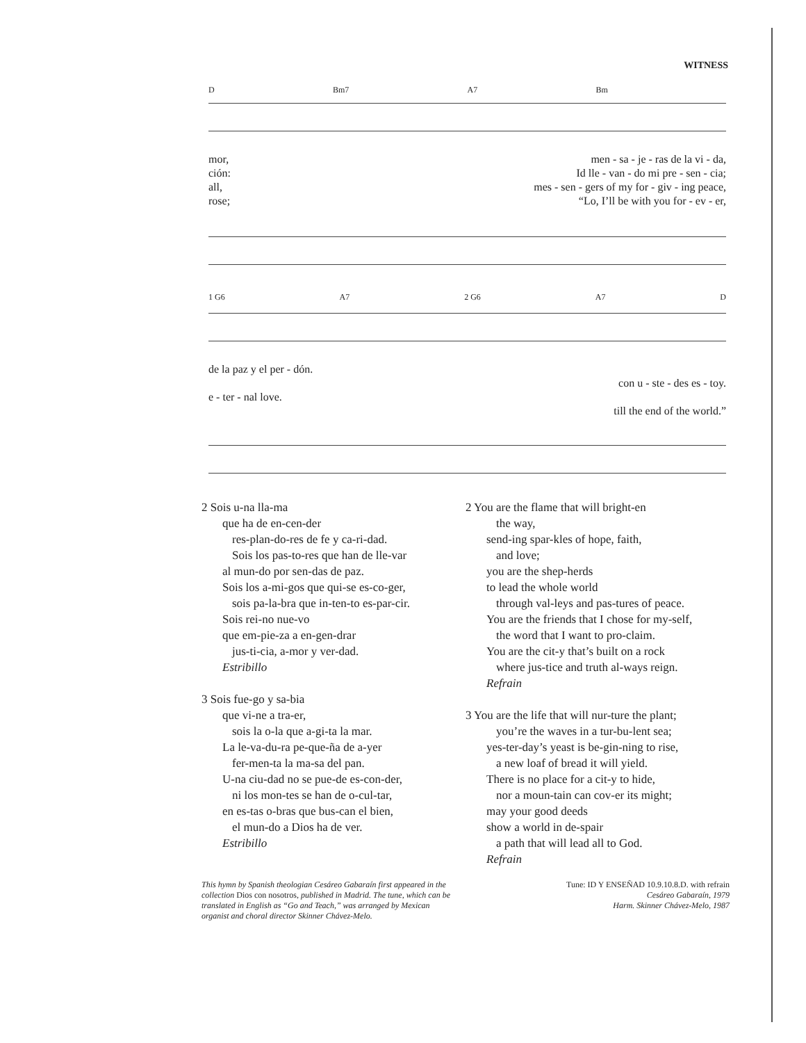WITNESS
D Bm7 A7 Bm
mor, men - sa - je - ras de la vi - da,
ción: Id lle - van - do mi pre - sen - cia;
all, mes - sen - gers of my for - giv - ing peace,
rose; “Lo, I’ll be with you for - ev - er,
1 G6 A7 2 G6 A7 D
de la paz y el per - dón.
con u - ste - des es - toy.
e - ter - nal love.
till the end of the world.”
2 Sois u-na lla-ma
que ha de en-cen-der
res-plan-do-res de fe y ca-ri-dad.
Sois los pas-to-res que han de lle-var
al mun-do por sen-das de paz.
Sois los a-mi-gos que qui-se es-co-ger,
sois pa-la-bra que in-ten-to es-par-cir.
Sois rei-no nue-vo
que em-pie-za a en-gen-drar
jus-ti-cia, a-mor y ver-dad.
Estribillo
3 Sois fue-go y sa-bia
que vi-ne a tra-er,
sois la o-la que a-gi-ta la mar.
La le-va-du-ra pe-que-ña de a-yer
fer-men-ta la ma-sa del pan.
U-na ciu-dad no se pue-de es-con-der,
ni los mon-tes se han de o-cul-tar,
en es-tas o-bras que bus-can el bien,
el mun-do a Dios ha de ver.
Estribillo
2 You are the flame that will bright-en
the way,
send-ing spar-kles of hope, faith,
and love;
you are the shep-herds
to lead the whole world
through val-leys and pas-tures of peace.
You are the friends that I chose for my-self,
the word that I want to pro-claim.
You are the cit-y that’s built on a rock
where jus-tice and truth al-ways reign.
Refrain
3 You are the life that will nur-ture the plant;
you’re the waves in a tur-bu-lent sea;
yes-ter-day’s yeast is be-gin-ning to rise,
a new loaf of bread it will yield.
There is no place for a cit-y to hide,
nor a moun-tain can cov-er its might;
may your good deeds
show a world in de-spair
a path that will lead all to God.
Refrain
This hymn by Spanish theologian Cesáreo Gabaraín first appeared in the collection Dios con nosotros, published in Madrid. The tune, which can be translated in English as “Go and Teach,” was arranged by Mexican organist and choral director Skinner Chávez-Melo.
Tune: ID Y ENSEÑAD 10.9.10.8.D. with refrain
Cesáreo Gabaraín, 1979
Harm. Skinner Chávez-Melo, 1987